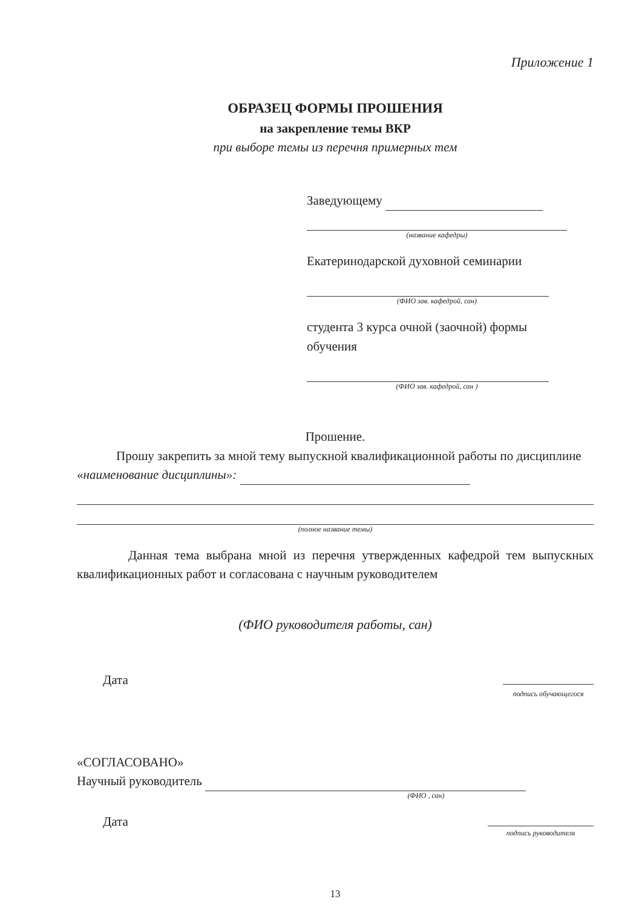Приложение 1
ОБРАЗЕЦ ФОРМЫ ПРОШЕНИЯ
на закрепление темы ВКР
при выборе темы из перечня примерных тем
Заведующему
(название кафедры)
Екатеринодарской духовной семинарии
(ФИО зав. кафедрой, сан)
студента 3 курса очной (заочной) формы обучения
(ФИО зав. кафедрой, сан )
Прошение.
Прошу закрепить за мной тему выпускной квалификационной работы по дисциплине «наименование дисциплины»:
(полное название темы)
Данная тема выбрана мной из перечня утвержденных кафедрой тем выпускных квалификационных работ и согласована с научным руководителем
(ФИО руководителя работы, сан)
Дата
подпись обучающегося
«СОГЛАСОВАНО»
Научный руководитель
(ФИО , сан)
Дата
подпись руководителя
13